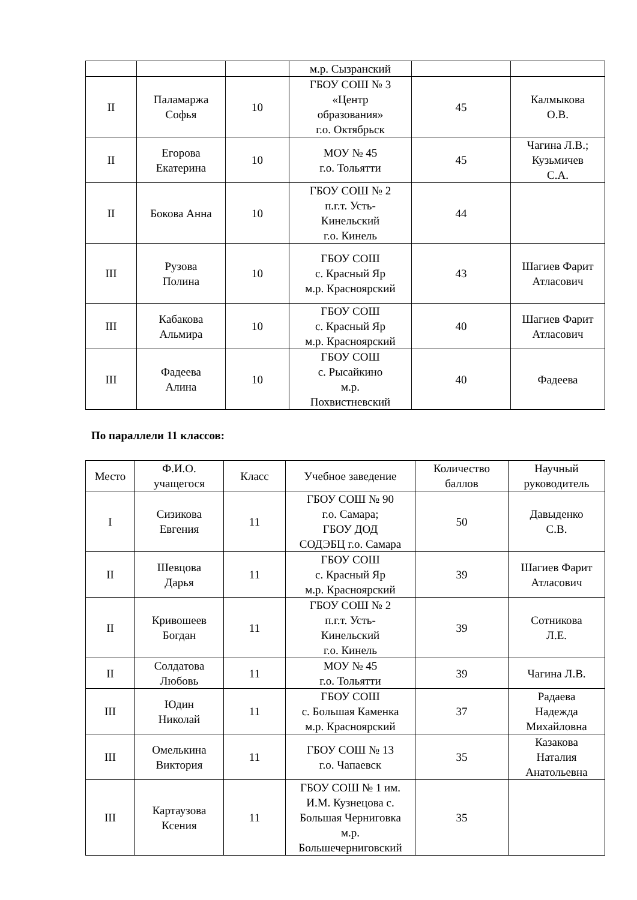| | | | м.р. Сызранский | | |
| II | Паламаржа Софья | 10 | ГБОУ СОШ № 3 «Центр образования» г.о. Октябрьск | 45 | Калмыкова О.В. |
| II | Егорова Екатерина | 10 | МОУ № 45 г.о. Тольятти | 45 | Чагина Л.В.; Кузьмичев С.А. |
| II | Бокова Анна | 10 | ГБОУ СОШ № 2 п.г.т. Усть- Кинельский г.о. Кинель | 44 | |
| III | Рузова Полина | 10 | ГБОУ СОШ с. Красный Яр м.р. Красноярский | 43 | Шагиев Фарит Атласович |
| III | Кабакова Альмира | 10 | ГБОУ СОШ с. Красный Яр м.р. Красноярский | 40 | Шагиев Фарит Атласович |
| III | Фадеева Алина | 10 | ГБОУ СОШ с. Рысайкино м.р. Похвистневский | 40 | Фадеева |
По параллели 11 классов:
| Место | Ф.И.О. учащегося | Класс | Учебное заведение | Количество баллов | Научный руководитель |
| --- | --- | --- | --- | --- | --- |
| I | Сизикова Евгения | 11 | ГБОУ СОШ № 90 г.о. Самара; ГБОУ ДОД СОДЭБЦ г.о. Самара | 50 | Давыденко С.В. |
| II | Шевцова Дарья | 11 | ГБОУ СОШ с. Красный Яр м.р. Красноярский | 39 | Шагиев Фарит Атласович |
| II | Кривошеев Богдан | 11 | ГБОУ СОШ № 2 п.г.т. Усть- Кинельский г.о. Кинель | 39 | Сотникова Л.Е. |
| II | Солдатова Любовь | 11 | МОУ № 45 г.о. Тольятти | 39 | Чагина Л.В. |
| III | Юдин Николай | 11 | ГБОУ СОШ с. Большая Каменка м.р. Красноярский | 37 | Радаева Надежда Михайловна |
| III | Омелькина Виктория | 11 | ГБОУ СОШ № 13 г.о. Чапаевск | 35 | Казакова Наталия Анатольевна |
| III | Картаузова Ксения | 11 | ГБОУ СОШ № 1 им. И.М. Кузнецова с. Большая Черниговка м.р. Большечерниговский | 35 | |